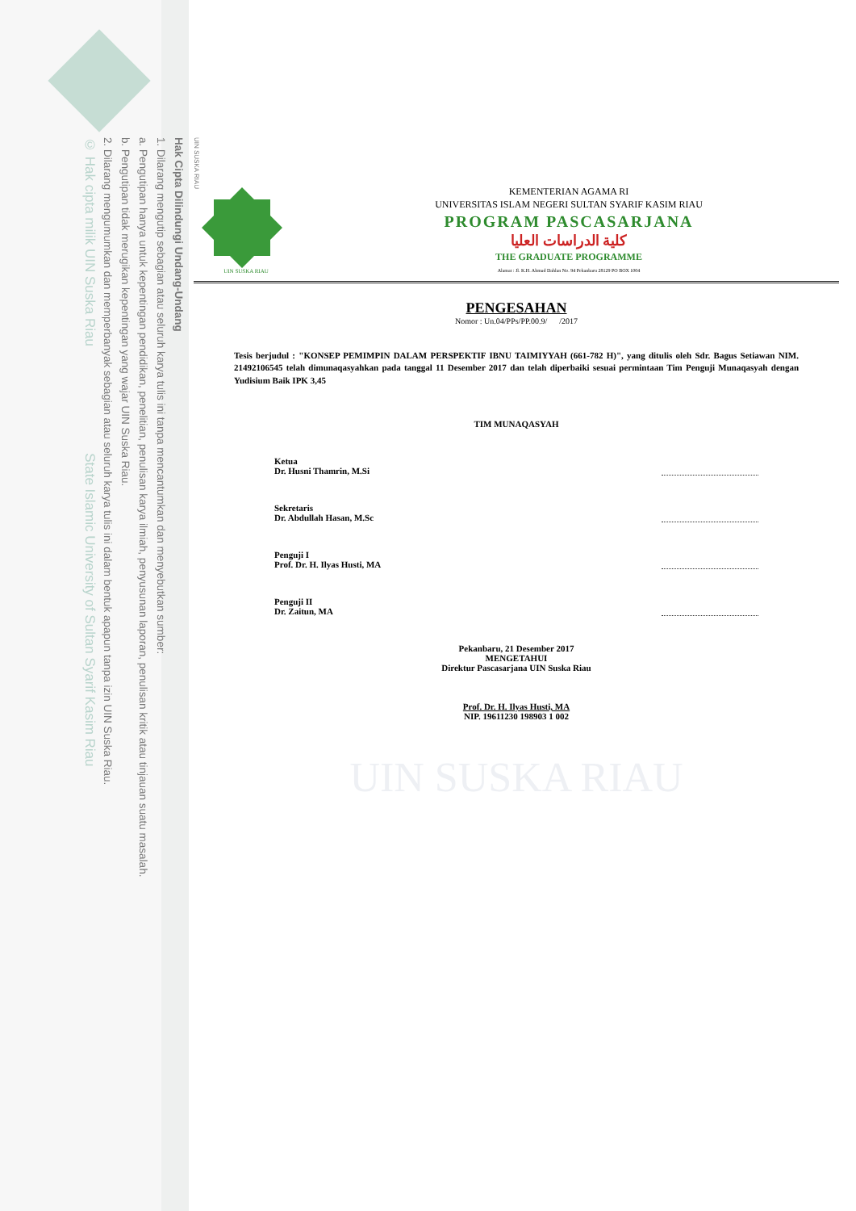UIN SUSKA RIAU
Hak Cipta Dilindungi Undang-Undang
1. Dilarang mengutip sebagian atau seluruh karya tulis ini tanpa mencantumkan dan menyebutkan sumber:
a. Pengutipan hanya untuk kepentingan pendidikan, penelitian, penulisan karya ilmiah, penyusunan laporan, penulisan kritik atau tinjauan suatu masalah.
b. Pengutipan tidak merugikan kepentingan yang wajar UIN Suska Riau.
2. Dilarang mengumumkan dan memperbanyak sebagian atau seluruh karya tulis ini dalam bentuk apapun tanpa izin UIN Suska Riau.
© Hak cipta milik UIN Suska Riau State Islamic University of Sultan Syarif Kasim Riau
UIN SUSKA RIAU
KEMENTERIAN AGAMA RI
UNIVERSITAS ISLAM NEGERI SULTAN SYARIF KASIM RIAU
PROGRAM PASCASARJANA
كلية الدراسات العليا
THE GRADUATE PROGRAMME
Alamat : Jl. K.H. Ahmad Dahlan No. 94 Pekanbaru 28129 PO BOX 1004
PENGESAHAN
Nomor : Un.04/PPs/PP.00.9/ /2017
Tesis berjudul : "KONSEP PEMIMPIN DALAM PERSPEKTIF IBNU TAIMIYYAH (661-782 H)", yang ditulis oleh Sdr. Bagus Setiawan NIM. 21492106545 telah dimunaqasyahkan pada tanggal 11 Desember 2017 dan telah diperbaiki sesuai permintaan Tim Penguji Munaqasyah dengan Yudisium Baik IPK 3,45
TIM MUNAQASYAH
Ketua
Dr. Husni Thamrin, M.Si
Sekretaris
Dr. Abdullah Hasan, M.Sc
Penguji I
Prof. Dr. H. Ilyas Husti, MA
Penguji II
Dr. Zaitun, MA
Pekanbaru, 21 Desember 2017
MENGETAHUI
Direktur Pascasarjana UIN Suska Riau
Prof. Dr. H. Ilyas Husti, MA
NIP. 19611230 198903 1 002
UIN SUSKA RIAU